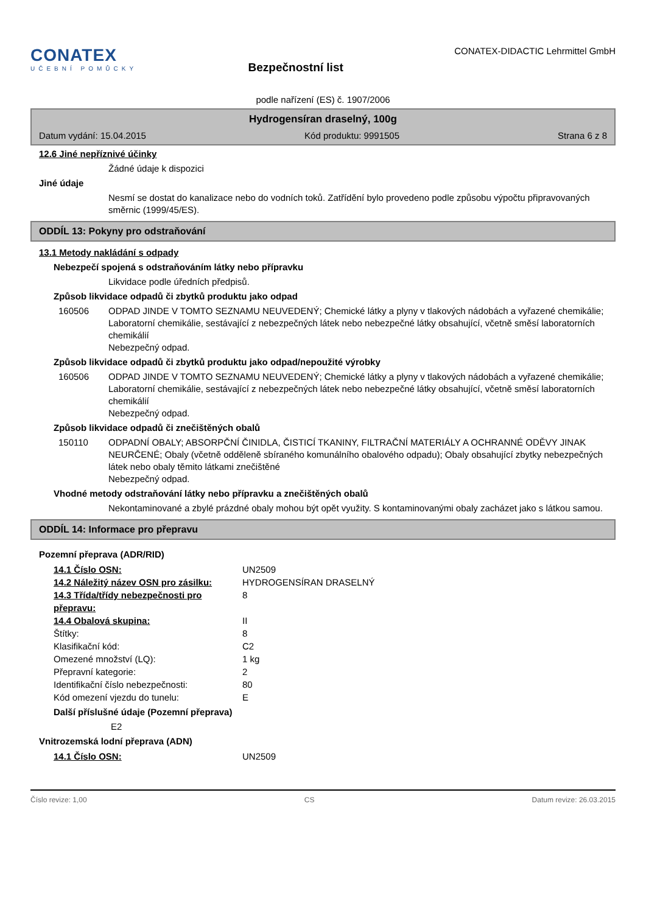CONATEX
UČEBNÍ POMŮCKY
Bezpečnostní list
CONATEX-DIDACTIC Lehrmittel GmbH
podle nařízení (ES) č. 1907/2006
Hydrogensíran draselný, 100g
Datum vydání: 15.04.2015 Kód produktu: 9991505 Strana 6 z 8
12.6 Jiné nepříznivé účinky
Žádné údaje k dispozici
Jiné údaje
Nesmí se dostat do kanalizace nebo do vodních toků. Zatřídění bylo provedeno podle způsobu výpočtu připravovaných směrnic (1999/45/ES).
ODDÍL 13: Pokyny pro odstraňování
13.1 Metody nakládání s odpady
Nebezpečí spojená s odstraňováním látky nebo přípravku
Likvidace podle úředních předpisů.
Způsob likvidace odpadů či zbytků produktu jako odpad
160506 ODPAD JINDE V TOMTO SEZNAMU NEUVEDENÝ; Chemické látky a plyny v tlakových nádobách a vyřazené chemikálie; Laboratorní chemikálie, sestávající z nebezpečných látek nebo nebezpečné látky obsahující, včetně směsí laboratorních chemikálií
Nebezpečný odpad.
Způsob likvidace odpadů či zbytků produktu jako odpad/nepoužité výrobky
160506 ODPAD JINDE V TOMTO SEZNAMU NEUVEDENÝ; Chemické látky a plyny v tlakových nádobách a vyřazené chemikálie; Laboratorní chemikálie, sestávající z nebezpečných látek nebo nebezpečné látky obsahující, včetně směsí laboratorních chemikálií
Nebezpečný odpad.
Způsob likvidace odpadů či znečištěných obalů
150110 ODPADNÍ OBALY; ABSORPČNÍ ČINIDLA, ČISTICÍ TKANINY, FILTRAČNÍ MATERIÁLY A OCHRANNÉ ODĚVY JINAK NEURČENÉ; Obaly (včetně odděleně sbíraného komunálního obalového odpadu); Obaly obsahující zbytky nebezpečných látek nebo obaly těmito látkami znečištěné
Nebezpečný odpad.
Vhodné metody odstraňování látky nebo přípravku a znečištěných obalů
Nekontaminované a zbylé prázdné obaly mohou být opět využity. S kontaminovanými obaly zacházet jako s látkou samou.
ODDÍL 14: Informace pro přepravu
Pozemní přeprava (ADR/RID)
14.1 Číslo OSN: UN2509
14.2 Náležitý název OSN pro zásilku:
HYDROGENSÍRAN DRASELNÝ
14.3 Třída/třídy nebezpečnosti pro přepravu:
8
14.4 Obalová skupina: II
Štítky: 8
Klasifikační kód: C2
Omezené množství (LQ): 1 kg
Přepravní kategorie: 2
Identifikační číslo nebezpečnosti: 80
Kód omezení vjezdu do tunelu: E
Další příslušné údaje (Pozemní přeprava)
E2
Vnitrozemská lodní přeprava (ADN)
14.1 Číslo OSN: UN2509
Číslo revize: 1,00 CS Datum revize: 26.03.2015